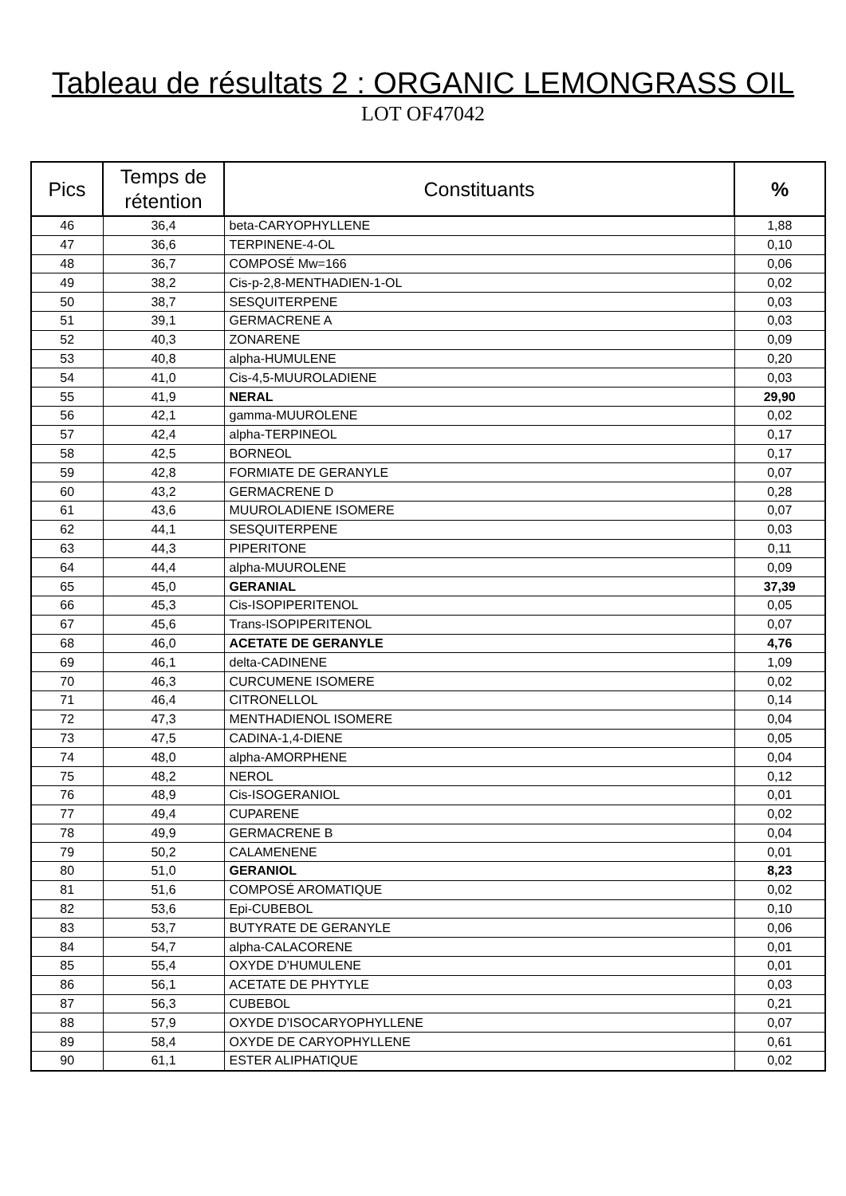Tableau de résultats 2 : ORGANIC LEMONGRASS OIL
LOT OF47042
| Pics | Temps de rétention | Constituants | % |
| --- | --- | --- | --- |
| 46 | 36,4 | beta-CARYOPHYLLENE | 1,88 |
| 47 | 36,6 | TERPINENE-4-OL | 0,10 |
| 48 | 36,7 | COMPOSÉ Mw=166 | 0,06 |
| 49 | 38,2 | Cis-p-2,8-MENTHADIEN-1-OL | 0,02 |
| 50 | 38,7 | SESQUITERPENE | 0,03 |
| 51 | 39,1 | GERMACRENE A | 0,03 |
| 52 | 40,3 | ZONARENE | 0,09 |
| 53 | 40,8 | alpha-HUMULENE | 0,20 |
| 54 | 41,0 | Cis-4,5-MUUROLADIENE | 0,03 |
| 55 | 41,9 | NERAL | 29,90 |
| 56 | 42,1 | gamma-MUUROLENE | 0,02 |
| 57 | 42,4 | alpha-TERPINEOL | 0,17 |
| 58 | 42,5 | BORNEOL | 0,17 |
| 59 | 42,8 | FORMIATE DE GERANYLE | 0,07 |
| 60 | 43,2 | GERMACRENE D | 0,28 |
| 61 | 43,6 | MUUROLADIENE ISOMERE | 0,07 |
| 62 | 44,1 | SESQUITERPENE | 0,03 |
| 63 | 44,3 | PIPERITONE | 0,11 |
| 64 | 44,4 | alpha-MUUROLENE | 0,09 |
| 65 | 45,0 | GERANIAL | 37,39 |
| 66 | 45,3 | Cis-ISOPIPERITENOL | 0,05 |
| 67 | 45,6 | Trans-ISOPIPERITENOL | 0,07 |
| 68 | 46,0 | ACETATE DE GERANYLE | 4,76 |
| 69 | 46,1 | delta-CADINENE | 1,09 |
| 70 | 46,3 | CURCUMENE ISOMERE | 0,02 |
| 71 | 46,4 | CITRONELLOL | 0,14 |
| 72 | 47,3 | MENTHADIENOL ISOMERE | 0,04 |
| 73 | 47,5 | CADINA-1,4-DIENE | 0,05 |
| 74 | 48,0 | alpha-AMORPHENE | 0,04 |
| 75 | 48,2 | NEROL | 0,12 |
| 76 | 48,9 | Cis-ISOGERANIOL | 0,01 |
| 77 | 49,4 | CUPARENE | 0,02 |
| 78 | 49,9 | GERMACRENE B | 0,04 |
| 79 | 50,2 | CALAMENENE | 0,01 |
| 80 | 51,0 | GERANIOL | 8,23 |
| 81 | 51,6 | COMPOSÉ AROMATIQUE | 0,02 |
| 82 | 53,6 | Epi-CUBEBOL | 0,10 |
| 83 | 53,7 | BUTYRATE DE GERANYLE | 0,06 |
| 84 | 54,7 | alpha-CALACORENE | 0,01 |
| 85 | 55,4 | OXYDE D’HUMULENE | 0,01 |
| 86 | 56,1 | ACETATE DE PHYTYLE | 0,03 |
| 87 | 56,3 | CUBEBOL | 0,21 |
| 88 | 57,9 | OXYDE D’ISOCARYOPHYLLENE | 0,07 |
| 89 | 58,4 | OXYDE DE CARYOPHYLLENE | 0,61 |
| 90 | 61,1 | ESTER ALIPHATIQUE | 0,02 |